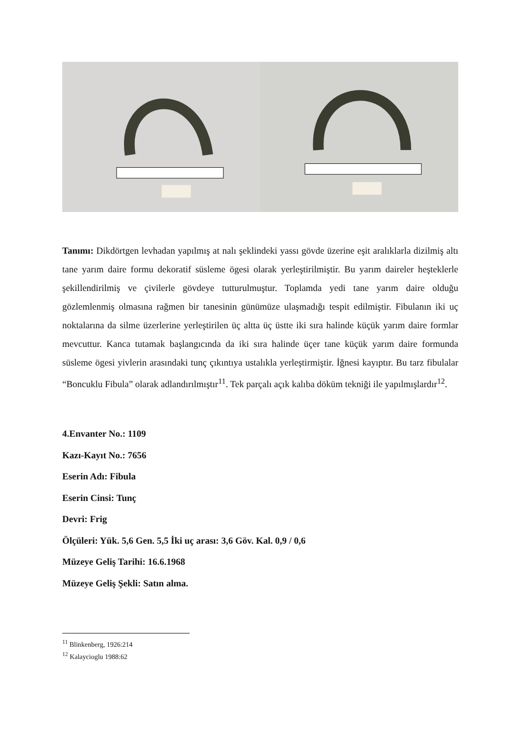Tanımı: Dikdörtgen levhadan yapılmış at nalı şeklindeki yassı gövde üzerine eşit aralıklarla dizilmiş altı tane yarım daire formu dekoratif süsleme ögesi olarak yerleştirilmiştir. Bu yarım daireler heşteklerle şekillendirilmiş ve çivilerle gövdeye tutturulmuştur. Toplamda yedi tane yarım daire olduğu gözlemlenmiş olmasına rağmen bir tanesinin günümüze ulaşmadığı tespit edilmiştir. Fibulanın iki uç noktalarına da silme üzerlerine yerleştirilen üç altta üç üstte iki sıra halinde küçük yarım daire formlar mevcuttur. Kanca tutamak başlangıcında da iki sıra halinde üçer tane küçük yarım daire formunda süsleme ögesi yivlerin arasındaki tunç çıkıntıya ustalıkla yerleştirmiştir. İğnesi kayıptır. Bu tarz fibulalar “Boncuklu Fibula” olarak adlandırılmıştır<sup>11</sup>. Tek parçalı açık kalıba döküm tekniği ile yapılmışlardır<sup>12</sup>.
4.Envanter No.: 1109
Kazı-Kayıt No.: 7656
Eserin Adı: Fibula
Eserin Cinsi: Tunç
Devri: Frig
Ölçüleri: Yük. 5,6 Gen. 5,5 İki uç arası: 3,6 Göv. Kal. 0,9 / 0,6
Müzeye Geliş Tarihi: 16.6.1968
Müzeye Geliş Şekli: Satın alma.
<sup>11</sup> Blinkenberg, 1926:214
<sup>12</sup> Kalaycioglu 1988:62